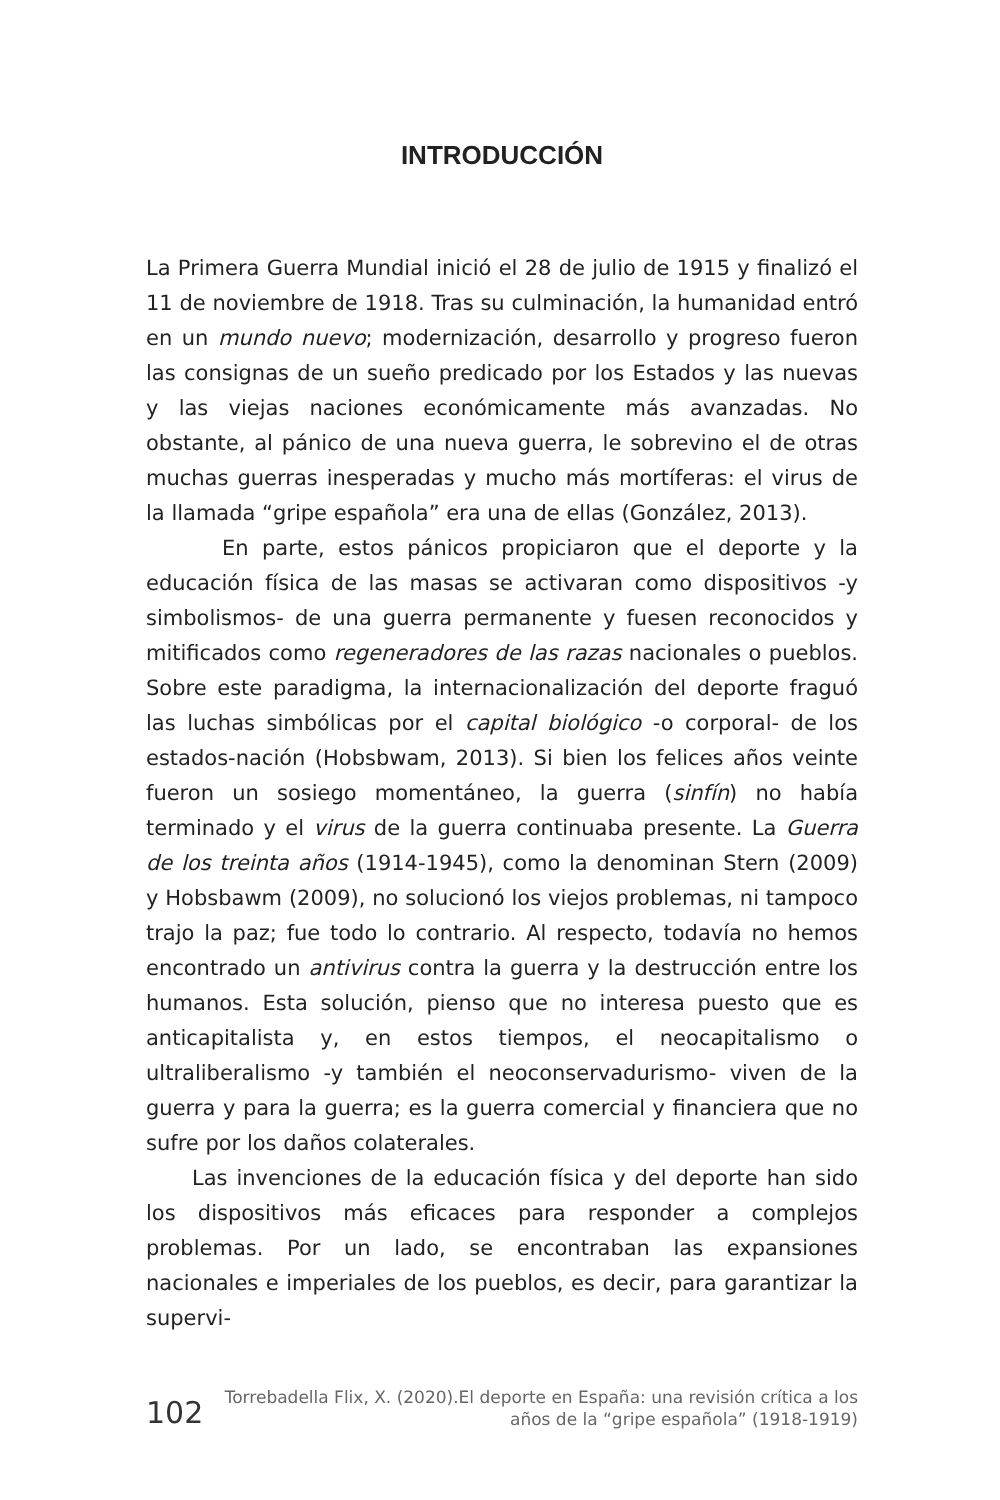INTRODUCCIÓN
La Primera Guerra Mundial inició el 28 de julio de 1915 y finalizó el 11 de noviembre de 1918. Tras su culminación, la humanidad entró en un mundo nuevo; modernización, desarrollo y progreso fueron las consignas de un sueño predicado por los Estados y las nuevas y las viejas naciones económicamente más avanzadas. No obstante, al pánico de una nueva guerra, le sobrevino el de otras muchas guerras inesperadas y mucho más mortíferas: el virus de la llamada “gripe española” era una de ellas (González, 2013).
En parte, estos pánicos propiciaron que el deporte y la educación física de las masas se activaran como dispositivos -y simbolismos- de una guerra permanente y fuesen reconocidos y mitificados como regeneradores de las razas nacionales o pueblos. Sobre este paradigma, la internacionalización del deporte fraguó las luchas simbólicas por el capital biológico -o corporal- de los estados-nación (Hobsbwam, 2013). Si bien los felices años veinte fueron un sosiego momentáneo, la guerra (sinfín) no había terminado y el virus de la guerra continuaba presente. La Guerra de los treinta años (1914-1945), como la denominan Stern (2009) y Hobsbawm (2009), no solucionó los viejos problemas, ni tampoco trajo la paz; fue todo lo contrario. Al respecto, todavía no hemos encontrado un antivirus contra la guerra y la destrucción entre los humanos. Esta solución, pienso que no interesa puesto que es anticapitalista y, en estos tiempos, el neocapitalismo o ultraliberalismo -y también el neoconservadurismo- viven de la guerra y para la guerra; es la guerra comercial y financiera que no sufre por los daños colaterales.
Las invenciones de la educación física y del deporte han sido los dispositivos más eficaces para responder a complejos problemas. Por un lado, se encontraban las expansiones nacionales e imperiales de los pueblos, es decir, para garantizar la supervi-
102 Torrebadella Flix, X. (2020).El deporte en España: una revisión crítica a los
años de la “gripe española” (1918-1919)